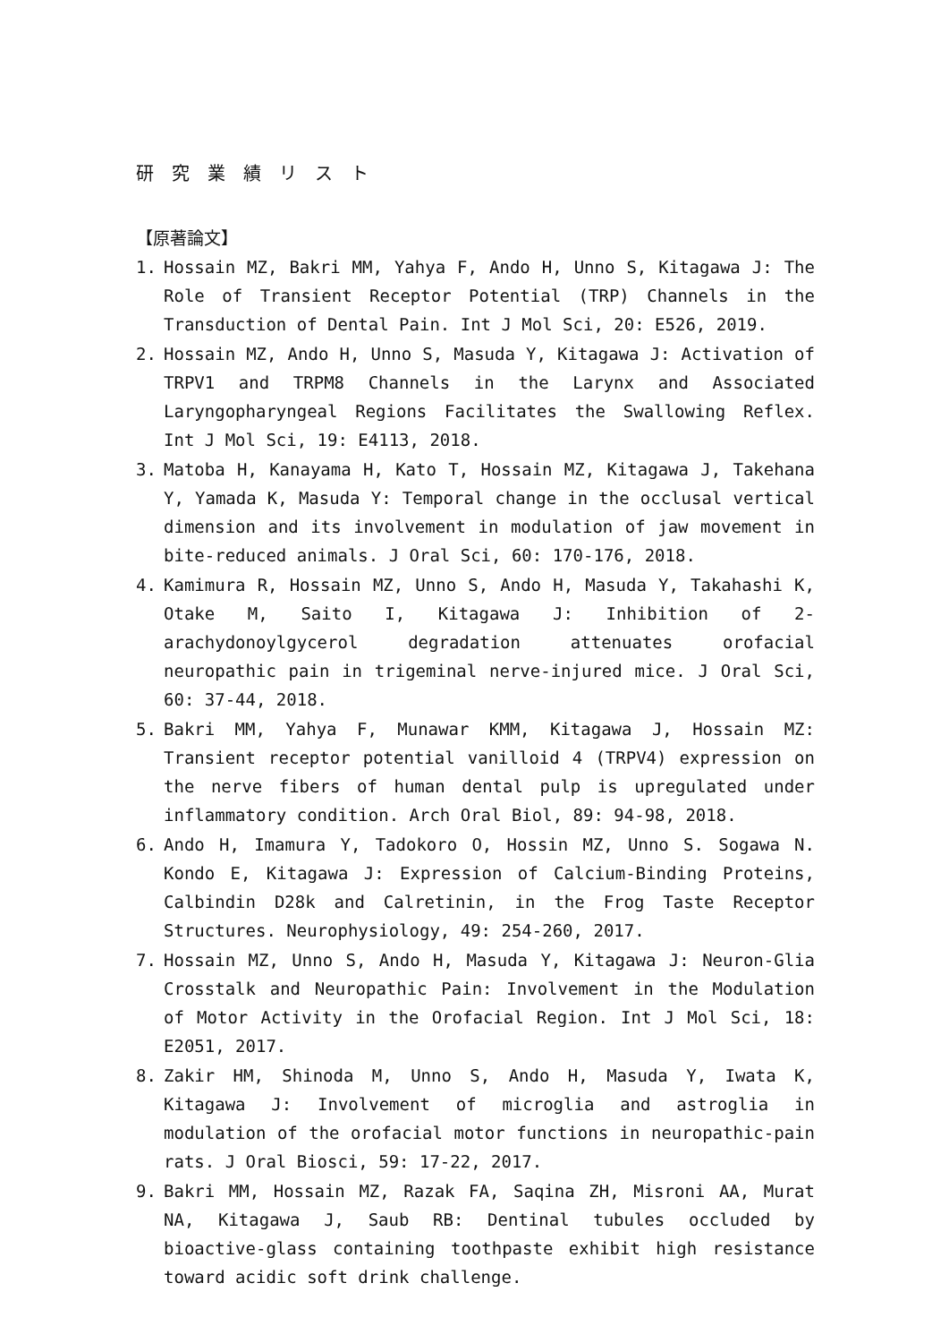研究業績リスト
【原著論文】
1. Hossain MZ, Bakri MM, Yahya F, Ando H, Unno S, Kitagawa J: The Role of Transient Receptor Potential (TRP) Channels in the Transduction of Dental Pain. Int J Mol Sci, 20: E526, 2019.
2. Hossain MZ, Ando H, Unno S, Masuda Y, Kitagawa J: Activation of TRPV1 and TRPM8 Channels in the Larynx and Associated Laryngopharyngeal Regions Facilitates the Swallowing Reflex. Int J Mol Sci, 19: E4113, 2018.
3. Matoba H, Kanayama H, Kato T, Hossain MZ, Kitagawa J, Takehana Y, Yamada K, Masuda Y: Temporal change in the occlusal vertical dimension and its involvement in modulation of jaw movement in bite-reduced animals. J Oral Sci, 60: 170-176, 2018.
4. Kamimura R, Hossain MZ, Unno S, Ando H, Masuda Y, Takahashi K, Otake M, Saito I, Kitagawa J: Inhibition of 2-arachydonoylgycerol degradation attenuates orofacial neuropathic pain in trigeminal nerve-injured mice. J Oral Sci, 60: 37-44, 2018.
5. Bakri MM, Yahya F, Munawar KMM, Kitagawa J, Hossain MZ: Transient receptor potential vanilloid 4 (TRPV4) expression on the nerve fibers of human dental pulp is upregulated under inflammatory condition. Arch Oral Biol, 89: 94-98, 2018.
6. Ando H, Imamura Y, Tadokoro O, Hossin MZ, Unno S. Sogawa N. Kondo E, Kitagawa J: Expression of Calcium-Binding Proteins, Calbindin D28k and Calretinin, in the Frog Taste Receptor Structures. Neurophysiology, 49: 254-260, 2017.
7. Hossain MZ, Unno S, Ando H, Masuda Y, Kitagawa J: Neuron-Glia Crosstalk and Neuropathic Pain: Involvement in the Modulation of Motor Activity in the Orofacial Region. Int J Mol Sci, 18: E2051, 2017.
8. Zakir HM, Shinoda M, Unno S, Ando H, Masuda Y, Iwata K, Kitagawa J: Involvement of microglia and astroglia in modulation of the orofacial motor functions in neuropathic-pain rats. J Oral Biosci, 59: 17-22, 2017.
9. Bakri MM, Hossain MZ, Razak FA, Saqina ZH, Misroni AA, Murat NA, Kitagawa J, Saub RB: Dentinal tubules occluded by bioactive-glass containing toothpaste exhibit high resistance toward acidic soft drink challenge.